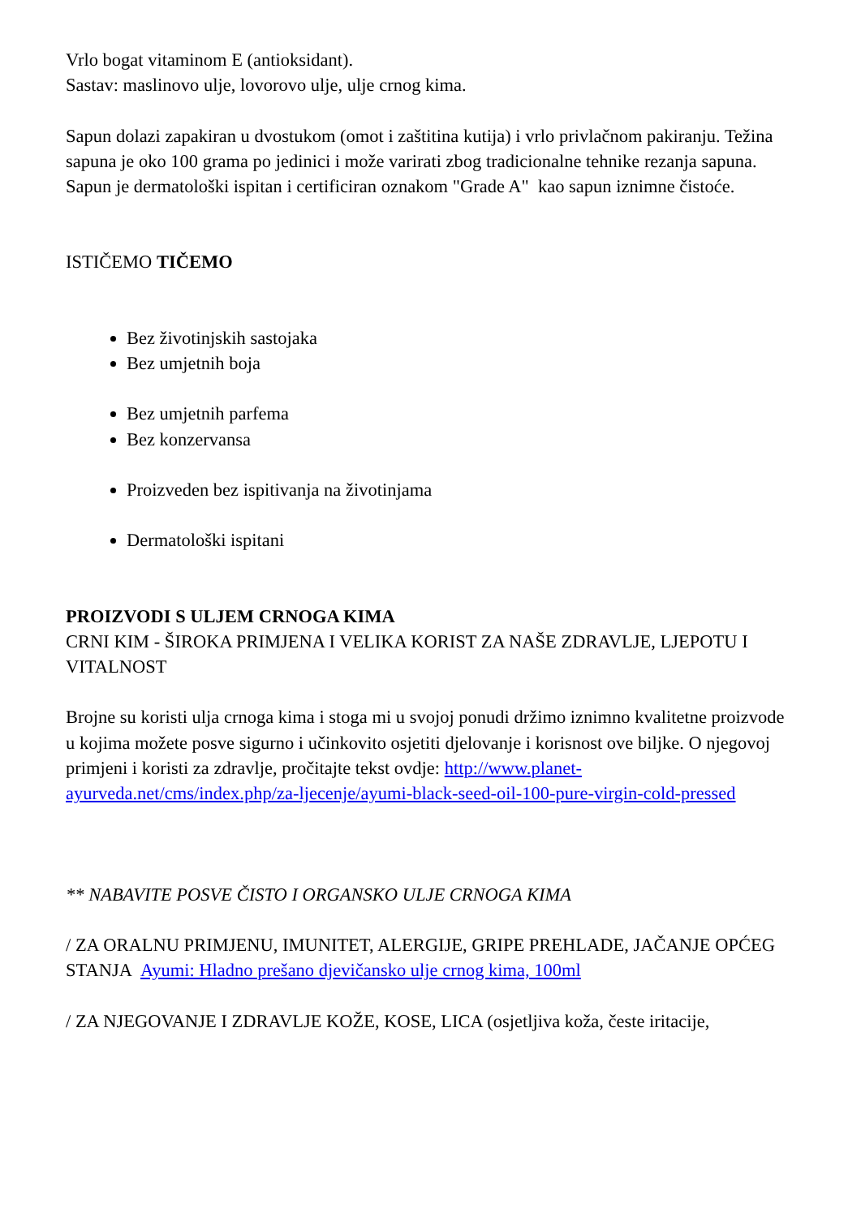Vrlo bogat vitaminom E (antioksidant).
Sastav: maslinovo ulje, lovorovo ulje, ulje crnog kima.
Sapun dolazi zapakiran u dvostukom (omot i zaštitina kutija) i vrlo privlačnom pakiranju. Težina sapuna je oko 100 grama po jedinici i može varirati zbog tradicionalne tehnike rezanja sapuna.
Sapun je dermatološki ispitan i certificiran oznakom "Grade A" kao sapun iznimne čistoće.
ISTIČEMO TIČEMO
Bez životinjskih sastojaka
Bez umjetnih boja
Bez umjetnih parfema
Bez konzervansa
Proizveden bez ispitivanja na životinjama
Dermatološki ispitani
PROIZVODI S ULJEM CRNOGA KIMA
CRNI KIM - ŠIROKA PRIMJENA I VELIKA KORIST ZA NAŠE ZDRAVLJE, LJEPOTU I VITALNOST
Brojne su koristi ulja crnoga kima i stoga mi u svojoj ponudi držimo iznimno kvalitetne proizvode u kojima možete posve sigurno i učinkovito osjetiti djelovanje i korisnost ove biljke. O njegovoj primjeni i koristi za zdravlje, pročitajte tekst ovdje: http://www.planet-ayurveda.net/cms/index.php/za-ljecenje/ayumi-black-seed-oil-100-pure-virgin-cold-pressed
** NABAVITE POSVE ČISTO I ORGANSKO ULJE CRNOGA KIMA
/ ZA ORALNU PRIMJENU, IMUNITET, ALERGIJE, GRIPE PREHLADE, JAČANJE OPĆEG STANJA Ayumi: Hladno prešano djevičansko ulje crnog kima, 100ml
/ ZA NJEGOVANJE I ZDRAVLJE KOŽE, KOSE, LICA (osjetljiva koža, česte iritacije,